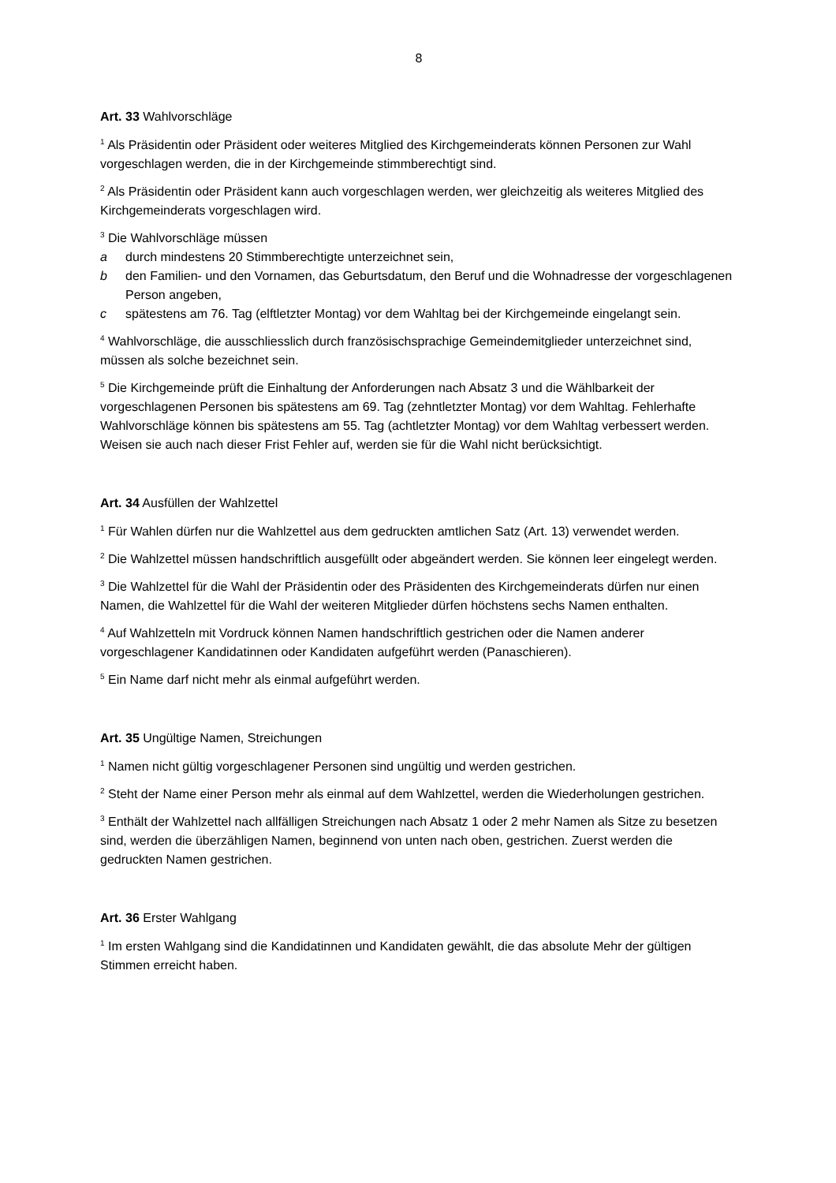8
Art. 33 Wahlvorschläge
<sup>1</sup> Als Präsidentin oder Präsident oder weiteres Mitglied des Kirchgemeinderats können Personen zur Wahl vorgeschlagen werden, die in der Kirchgemeinde stimmberechtigt sind.
<sup>2</sup> Als Präsidentin oder Präsident kann auch vorgeschlagen werden, wer gleichzeitig als weiteres Mitglied des Kirchgemeinderats vorgeschlagen wird.
<sup>3</sup> Die Wahlvorschläge müssen
a durch mindestens 20 Stimmberechtigte unterzeichnet sein,
b den Familien- und den Vornamen, das Geburtsdatum, den Beruf und die Wohnadresse der vorgeschlagenen Person angeben,
c spätestens am 76. Tag (elftletzter Montag) vor dem Wahltag bei der Kirchgemeinde eingelangt sein.
<sup>4</sup> Wahlvorschläge, die ausschliesslich durch französischsprachige Gemeindemitglieder unterzeichnet sind, müssen als solche bezeichnet sein.
<sup>5</sup> Die Kirchgemeinde prüft die Einhaltung der Anforderungen nach Absatz 3 und die Wählbarkeit der vorgeschlagenen Personen bis spätestens am 69. Tag (zehntletzter Montag) vor dem Wahltag. Fehlerhafte Wahlvorschläge können bis spätestens am 55. Tag (achtletzter Montag) vor dem Wahltag verbessert werden. Weisen sie auch nach dieser Frist Fehler auf, werden sie für die Wahl nicht berücksichtigt.
Art. 34 Ausfüllen der Wahlzettel
<sup>1</sup> Für Wahlen dürfen nur die Wahlzettel aus dem gedruckten amtlichen Satz (Art. 13) verwendet werden.
<sup>2</sup> Die Wahlzettel müssen handschriftlich ausgefüllt oder abgeändert werden. Sie können leer eingelegt werden.
<sup>3</sup> Die Wahlzettel für die Wahl der Präsidentin oder des Präsidenten des Kirchgemeinderats dürfen nur einen Namen, die Wahlzettel für die Wahl der weiteren Mitglieder dürfen höchstens sechs Namen enthalten.
<sup>4</sup> Auf Wahlzetteln mit Vordruck können Namen handschriftlich gestrichen oder die Namen anderer vorgeschlagener Kandidatinnen oder Kandidaten aufgeführt werden (Panaschieren).
<sup>5</sup> Ein Name darf nicht mehr als einmal aufgeführt werden.
Art. 35 Ungültige Namen, Streichungen
<sup>1</sup> Namen nicht gültig vorgeschlagener Personen sind ungültig und werden gestrichen.
<sup>2</sup> Steht der Name einer Person mehr als einmal auf dem Wahlzettel, werden die Wiederholungen gestrichen.
<sup>3</sup> Enthält der Wahlzettel nach allfälligen Streichungen nach Absatz 1 oder 2 mehr Namen als Sitze zu besetzen sind, werden die überzähligen Namen, beginnend von unten nach oben, gestrichen. Zuerst werden die gedruckten Namen gestrichen.
Art. 36 Erster Wahlgang
<sup>1</sup> Im ersten Wahlgang sind die Kandidatinnen und Kandidaten gewählt, die das absolute Mehr der gültigen Stimmen erreicht haben.